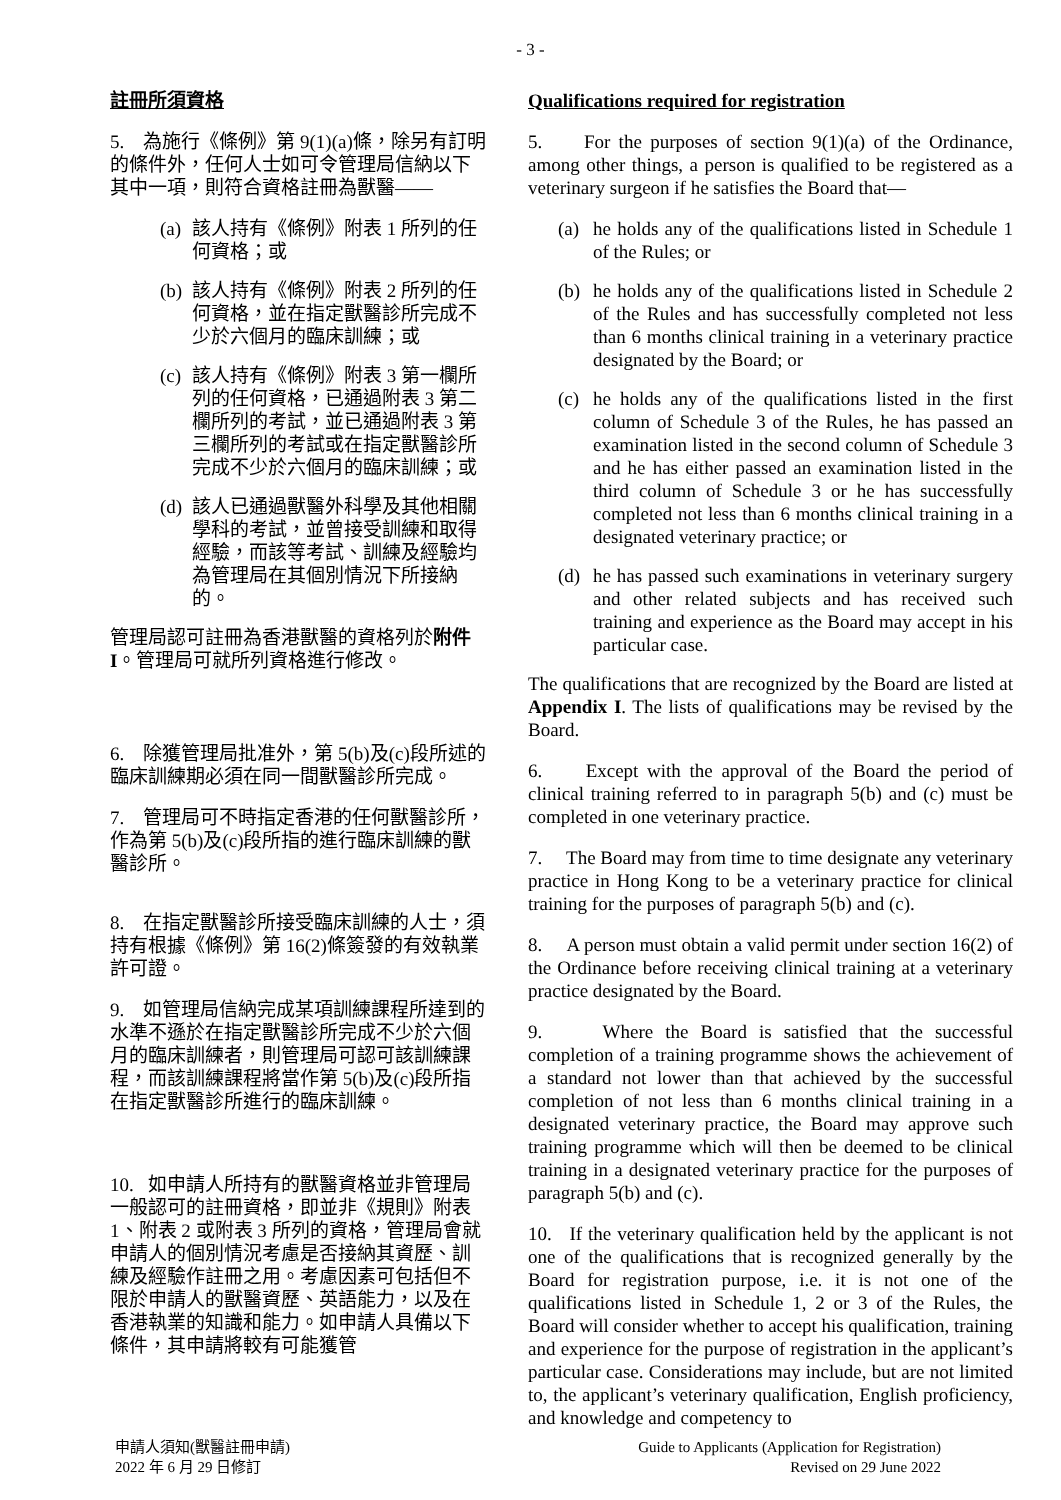- 3 -
註冊所須資格
5. 為施行《條例》第 9(1)(a)條，除另有訂明的條件外，任何人士如可令管理局信納以下其中一項，則符合資格註冊為獸醫——
(a)
該人持有《條例》附表 1 所列的任何資格；或
(b)
該人持有《條例》附表 2 所列的任何資格，並在指定獸醫診所完成不少於六個月的臨床訓練；或
(c)
該人持有《條例》附表 3 第一欄所列的任何資格，已通過附表 3 第二欄所列的考試，並已通過附表 3 第三欄所列的考試或在指定獸醫診所完成不少於六個月的臨床訓練；或
(d)
該人已通過獸醫外科學及其他相關學科的考試，並曾接受訓練和取得經驗，而該等考試、訓練及經驗均為管理局在其個別情況下所接納的。
管理局認可註冊為香港獸醫的資格列於附件 I。管理局可就所列資格進行修改。
6. 除獲管理局批准外，第 5(b)及(c)段所述的臨床訓練期必須在同一間獸醫診所完成。
7. 管理局可不時指定香港的任何獸醫診所，作為第 5(b)及(c)段所指的進行臨床訓練的獸醫診所。
8. 在指定獸醫診所接受臨床訓練的人士，須持有根據《條例》第 16(2)條簽發的有效執業許可證。
9. 如管理局信納完成某項訓練課程所達到的水準不遜於在指定獸醫診所完成不少於六個月的臨床訓練者，則管理局可認可該訓練課程，而該訓練課程將當作第 5(b)及(c)段所指在指定獸醫診所進行的臨床訓練。
10. 如申請人所持有的獸醫資格並非管理局一般認可的註冊資格，即並非《規則》附表 1、附表 2 或附表 3 所列的資格，管理局會就申請人的個別情況考慮是否接納其資歷、訓練及經驗作註冊之用。考慮因素可包括但不限於申請人的獸醫資歷、英語能力，以及在香港執業的知識和能力。如申請人具備以下條件，其申請將較有可能獲管
Qualifications required for registration
5. For the purposes of section 9(1)(a) of the Ordinance, among other things, a person is qualified to be registered as a veterinary surgeon if he satisfies the Board that—
(a) he holds any of the qualifications listed in Schedule 1 of the Rules; or
(b) he holds any of the qualifications listed in Schedule 2 of the Rules and has successfully completed not less than 6 months clinical training in a veterinary practice designated by the Board; or
(c) he holds any of the qualifications listed in the first column of Schedule 3 of the Rules, he has passed an examination listed in the second column of Schedule 3 and he has either passed an examination listed in the third column of Schedule 3 or he has successfully completed not less than 6 months clinical training in a designated veterinary practice; or
(d) he has passed such examinations in veterinary surgery and other related subjects and has received such training and experience as the Board may accept in his particular case.
The qualifications that are recognized by the Board are listed at Appendix I. The lists of qualifications may be revised by the Board.
6. Except with the approval of the Board the period of clinical training referred to in paragraph 5(b) and (c) must be completed in one veterinary practice.
7. The Board may from time to time designate any veterinary practice in Hong Kong to be a veterinary practice for clinical training for the purposes of paragraph 5(b) and (c).
8. A person must obtain a valid permit under section 16(2) of the Ordinance before receiving clinical training at a veterinary practice designated by the Board.
9. Where the Board is satisfied that the successful completion of a training programme shows the achievement of a standard not lower than that achieved by the successful completion of not less than 6 months clinical training in a designated veterinary practice, the Board may approve such training programme which will then be deemed to be clinical training in a designated veterinary practice for the purposes of paragraph 5(b) and (c).
10. If the veterinary qualification held by the applicant is not one of the qualifications that is recognized generally by the Board for registration purpose, i.e. it is not one of the qualifications listed in Schedule 1, 2 or 3 of the Rules, the Board will consider whether to accept his qualification, training and experience for the purpose of registration in the applicant’s particular case. Considerations may include, but are not limited to, the applicant’s veterinary qualification, English proficiency, and knowledge and competency to
申請人須知(獸醫註冊申請)
2022 年 6 月 29 日修訂
Guide to Applicants (Application for Registration)
Revised on 29 June 2022